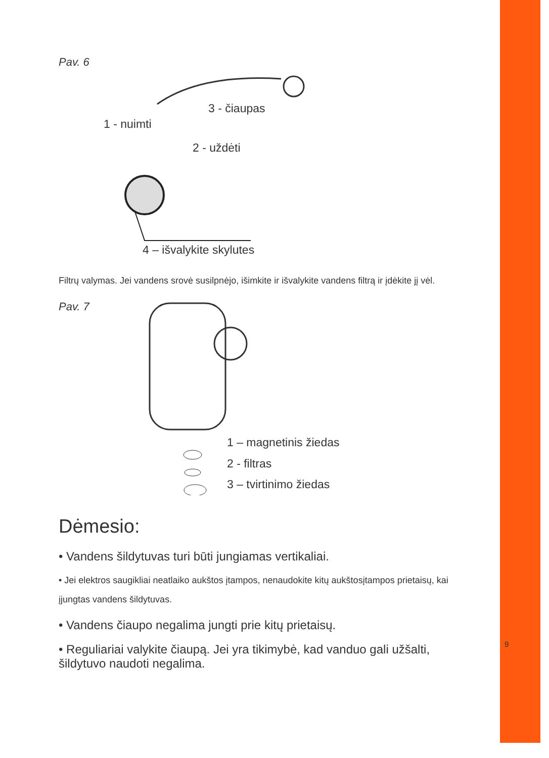Pav. 6
3 - čiaupas
1 - nuimti
2 - uždėti
4 – išvalykite skylutes
Filtrų valymas. Jei vandens srovė susilpnėjo, išimkite ir išvalykite vandens filtrą ir įdėkite jį vėl.
Pav. 7
1 – magnetinis žiedas
2 - filtras
3 – tvirtinimo žiedas
Dėmesio:
• Vandens šildytuvas turi būti jungiamas vertikaliai.
• Jei elektros saugikliai neatlaiko aukštos įtampos, nenaudokite kitų aukštosįtampos prietaisų, kai įjungtas vandens šildytuvas.
• Vandens čiaupo negalima jungti prie kitų prietaisų.
• Reguliariai valykite čiaupą. Jei yra tikimybė, kad vanduo gali užšalti, šildytuvo naudoti negalima.
9